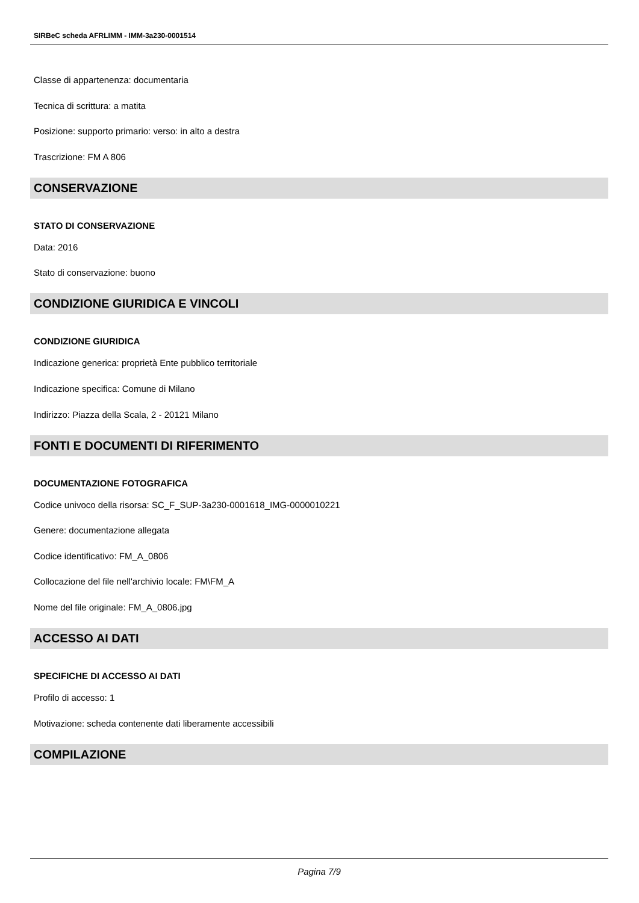SIRBeC scheda AFRLIMM - IMM-3a230-0001514
Classe di appartenenza: documentaria
Tecnica di scrittura: a matita
Posizione: supporto primario: verso: in alto a destra
Trascrizione: FM A 806
CONSERVAZIONE
STATO DI CONSERVAZIONE
Data: 2016
Stato di conservazione: buono
CONDIZIONE GIURIDICA E VINCOLI
CONDIZIONE GIURIDICA
Indicazione generica: proprietà Ente pubblico territoriale
Indicazione specifica: Comune di Milano
Indirizzo: Piazza della Scala, 2 - 20121 Milano
FONTI E DOCUMENTI DI RIFERIMENTO
DOCUMENTAZIONE FOTOGRAFICA
Codice univoco della risorsa: SC_F_SUP-3a230-0001618_IMG-0000010221
Genere: documentazione allegata
Codice identificativo: FM_A_0806
Collocazione del file nell'archivio locale: FM\FM_A
Nome del file originale: FM_A_0806.jpg
ACCESSO AI DATI
SPECIFICHE DI ACCESSO AI DATI
Profilo di accesso: 1
Motivazione: scheda contenente dati liberamente accessibili
COMPILAZIONE
Pagina 7/9